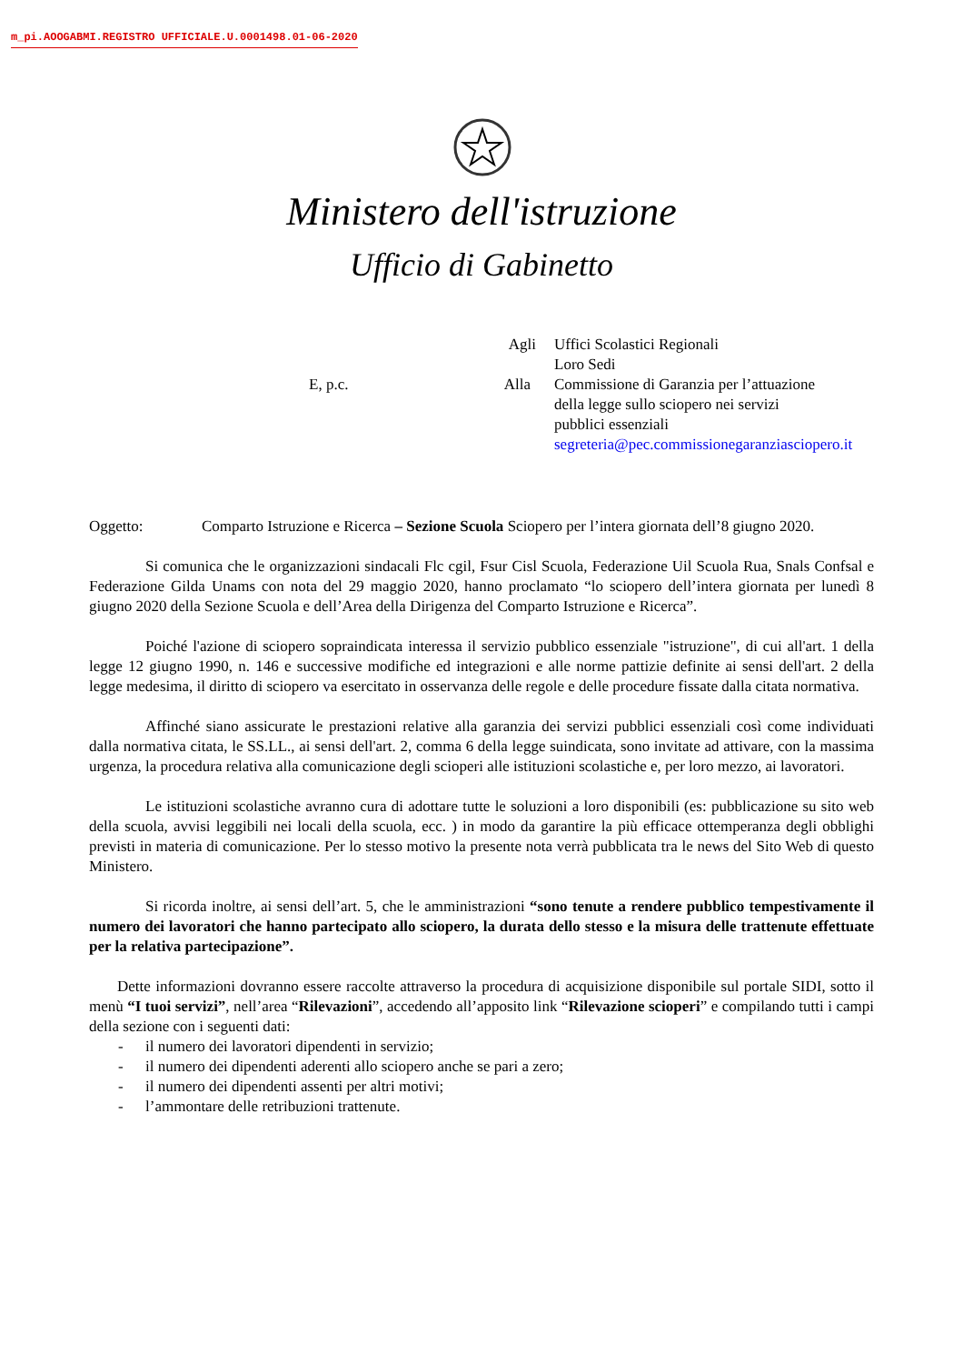m_pi.AOOGABMI.REGISTRO UFFICIALE.U.0001498.01-06-2020
Ministero dell'istruzione
Ufficio di Gabinetto
| | Agli | Uffici Scolastici Regionali Loro Sedi |
| E, p.c. | Alla | Commissione di Garanzia per l’attuazione della legge sullo sciopero nei servizi pubblici essenziali segreteria@pec.commissionegaranziasciopero.it |
Oggetto: Comparto Istruzione e Ricerca – Sezione Scuola Sciopero per l’intera giornata dell’8 giugno 2020.
Si comunica che le organizzazioni sindacali Flc cgil, Fsur Cisl Scuola, Federazione Uil Scuola Rua, Snals Confsal e Federazione Gilda Unams con nota del 29 maggio 2020, hanno proclamato “lo sciopero dell’intera giornata per lunedì 8 giugno 2020 della Sezione Scuola e dell’Area della Dirigenza del Comparto Istruzione e Ricerca”.
Poiché l'azione di sciopero sopraindicata interessa il servizio pubblico essenziale "istruzione", di cui all'art. 1 della legge 12 giugno 1990, n. 146 e successive modifiche ed integrazioni e alle norme pattizie definite ai sensi dell'art. 2 della legge medesima, il diritto di sciopero va esercitato in osservanza delle regole e delle procedure fissate dalla citata normativa.
Affinché siano assicurate le prestazioni relative alla garanzia dei servizi pubblici essenziali così come individuati dalla normativa citata, le SS.LL., ai sensi dell'art. 2, comma 6 della legge suindicata, sono invitate ad attivare, con la massima urgenza, la procedura relativa alla comunicazione degli scioperi alle istituzioni scolastiche e, per loro mezzo, ai lavoratori.
Le istituzioni scolastiche avranno cura di adottare tutte le soluzioni a loro disponibili (es: pubblicazione su sito web della scuola, avvisi leggibili nei locali della scuola, ecc. ) in modo da garantire la più efficace ottemperanza degli obblighi previsti in materia di comunicazione. Per lo stesso motivo la presente nota verrà pubblicata tra le news del Sito Web di questo Ministero.
Si ricorda inoltre, ai sensi dell’art. 5, che le amministrazioni “sono tenute a rendere pubblico tempestivamente il numero dei lavoratori che hanno partecipato allo sciopero, la durata dello stesso e la misura delle trattenute effettuate per la relativa partecipazione”.
Dette informazioni dovranno essere raccolte attraverso la procedura di acquisizione disponibile sul portale SIDI, sotto il menù “I tuoi servizi”, nell’area “Rilevazioni”, accedendo all’apposito link “Rilevazione scioperi” e compilando tutti i campi della sezione con i seguenti dati:
- il numero dei lavoratori dipendenti in servizio;
- il numero dei dipendenti aderenti allo sciopero anche se pari a zero;
- il numero dei dipendenti assenti per altri motivi;
- l’ammontare delle retribuzioni trattenute.